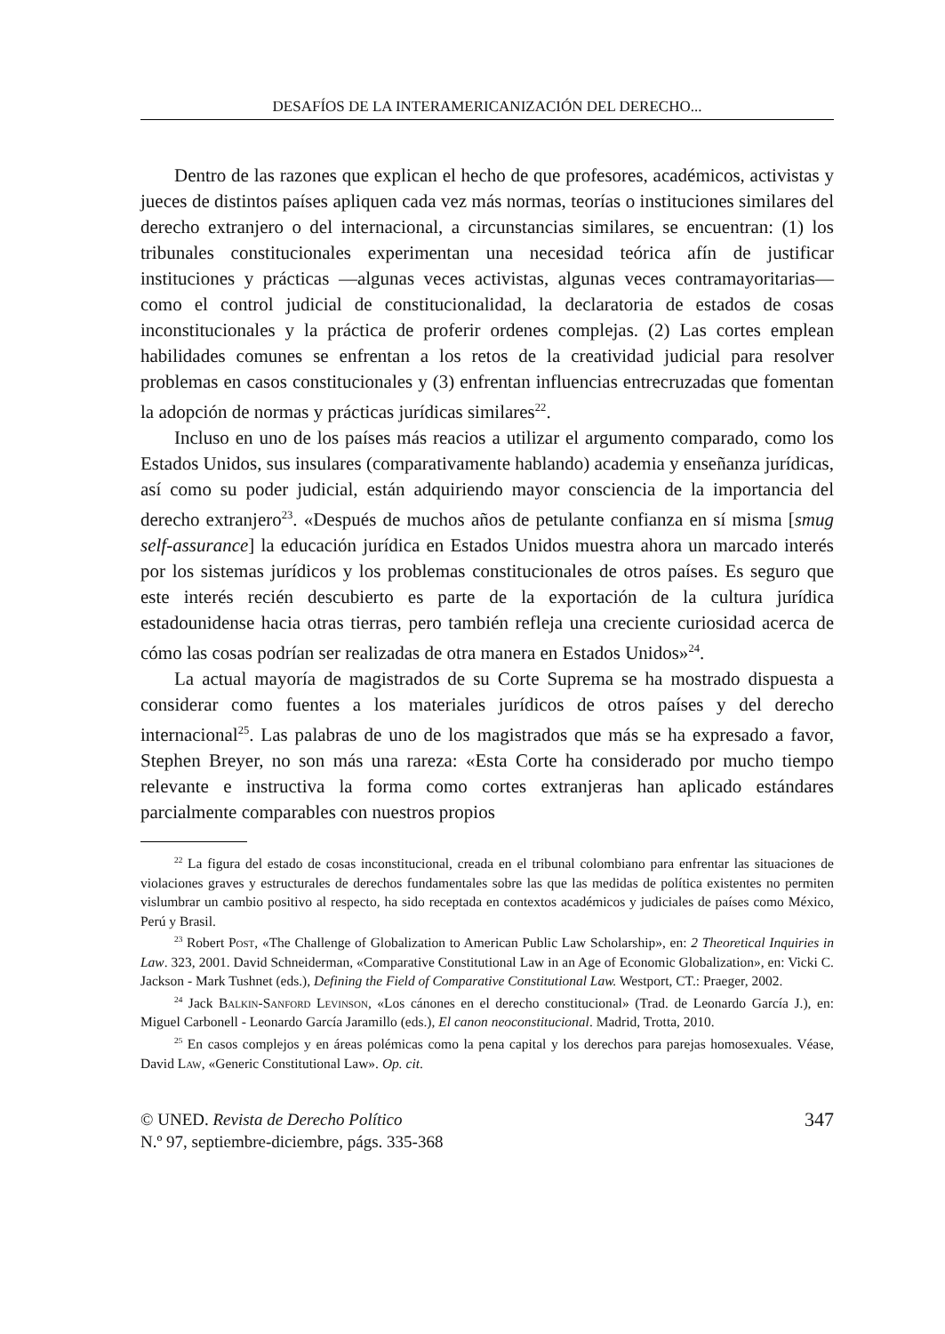DESAFÍOS DE LA INTERAMERICANIZACIÓN DEL DERECHO...
Dentro de las razones que explican el hecho de que profesores, académicos, activistas y jueces de distintos países apliquen cada vez más normas, teorías o instituciones similares del derecho extranjero o del internacional, a circunstancias similares, se encuentran: (1) los tribunales constitucionales experimentan una necesidad teórica afín de justificar instituciones y prácticas —algunas veces activistas, algunas veces contramayoritarias— como el control judicial de constitucionalidad, la declaratoria de estados de cosas inconstitucionales y la práctica de proferir ordenes complejas. (2) Las cortes emplean habilidades comunes se enfrentan a los retos de la creatividad judicial para resolver problemas en casos constitucionales y (3) enfrentan influencias entrecruzadas que fomentan la adopción de normas y prácticas jurídicas similares<sup>22</sup>.
Incluso en uno de los países más reacios a utilizar el argumento comparado, como los Estados Unidos, sus insulares (comparativamente hablando) academia y enseñanza jurídicas, así como su poder judicial, están adquiriendo mayor consciencia de la importancia del derecho extranjero<sup>23</sup>. «Después de muchos años de petulante confianza en sí misma [smug self-assurance] la educación jurídica en Estados Unidos muestra ahora un marcado interés por los sistemas jurídicos y los problemas constitucionales de otros países. Es seguro que este interés recién descubierto es parte de la exportación de la cultura jurídica estadounidense hacia otras tierras, pero también refleja una creciente curiosidad acerca de cómo las cosas podrían ser realizadas de otra manera en Estados Unidos»<sup>24</sup>.
La actual mayoría de magistrados de su Corte Suprema se ha mostrado dispuesta a considerar como fuentes a los materiales jurídicos de otros países y del derecho internacional<sup>25</sup>. Las palabras de uno de los magistrados que más se ha expresado a favor, Stephen Breyer, no son más una rareza: «Esta Corte ha considerado por mucho tiempo relevante e instructiva la forma como cortes extranjeras han aplicado estándares parcialmente comparables con nuestros propios
<sup>22</sup> La figura del estado de cosas inconstitucional, creada en el tribunal colombiano para enfrentar las situaciones de violaciones graves y estructurales de derechos fundamentales sobre las que las medidas de política existentes no permiten vislumbrar un cambio positivo al respecto, ha sido receptada en contextos académicos y judiciales de países como México, Perú y Brasil.
<sup>23</sup> Robert Post, «The Challenge of Globalization to American Public Law Scholarship», en: 2 Theoretical Inquiries in Law. 323, 2001. David Schneiderman, «Comparative Constitutional Law in an Age of Economic Globalization», en: Vicki C. Jackson - Mark Tushnet (eds.), Defining the Field of Comparative Constitutional Law. Westport, CT.: Praeger, 2002.
<sup>24</sup> Jack Balkin-Sanford Levinson, «Los cánones en el derecho constitucional» (Trad. de Leonardo García J.), en: Miguel Carbonell - Leonardo García Jaramillo (eds.), El canon neoconstitucional. Madrid, Trotta, 2010.
<sup>25</sup> En casos complejos y en áreas polémicas como la pena capital y los derechos para parejas homosexuales. Véase, David Law, «Generic Constitutional Law». Op. cit.
© UNED. Revista de Derecho Político
N.º 97, septiembre-diciembre, págs. 335-368
347